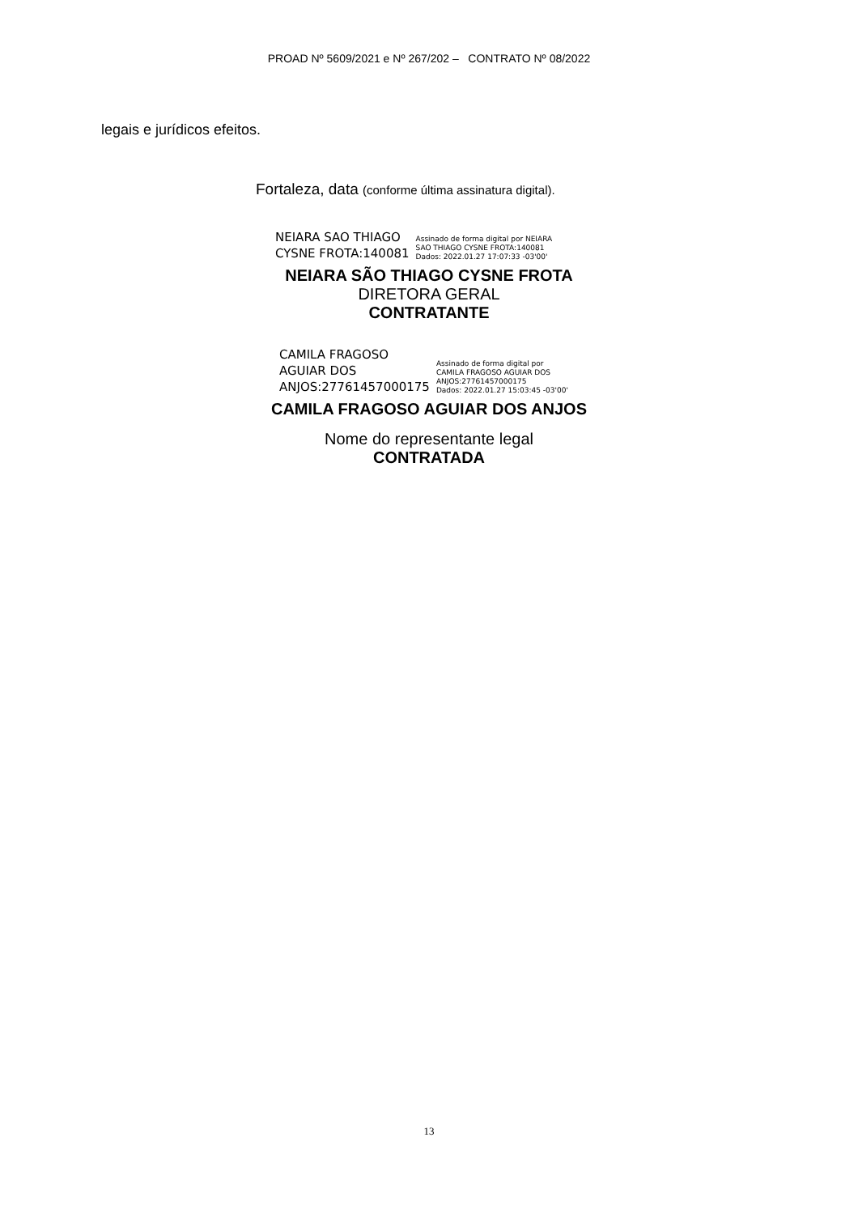PROAD Nº 5609/2021 e Nº 267/202 – CONTRATO Nº 08/2022
legais e jurídicos efeitos.
Fortaleza, data (conforme última assinatura digital).
NEIARA SAO THIAGO
CYSNE FROTA:140081
Assinado de forma digital por NEIARA
SAO THIAGO CYSNE FROTA:140081
Dados: 2022.01.27 17:07:33 -03'00'
NEIARA SÃO THIAGO CYSNE FROTA
DIRETORA GERAL
CONTRATANTE
CAMILA FRAGOSO
AGUIAR DOS
ANJOS:27761457000175
Assinado de forma digital por
CAMILA FRAGOSO AGUIAR DOS
ANJOS:27761457000175
Dados: 2022.01.27 15:03:45 -03'00'
CAMILA FRAGOSO AGUIAR DOS ANJOS
Nome do representante legal
CONTRATADA
13